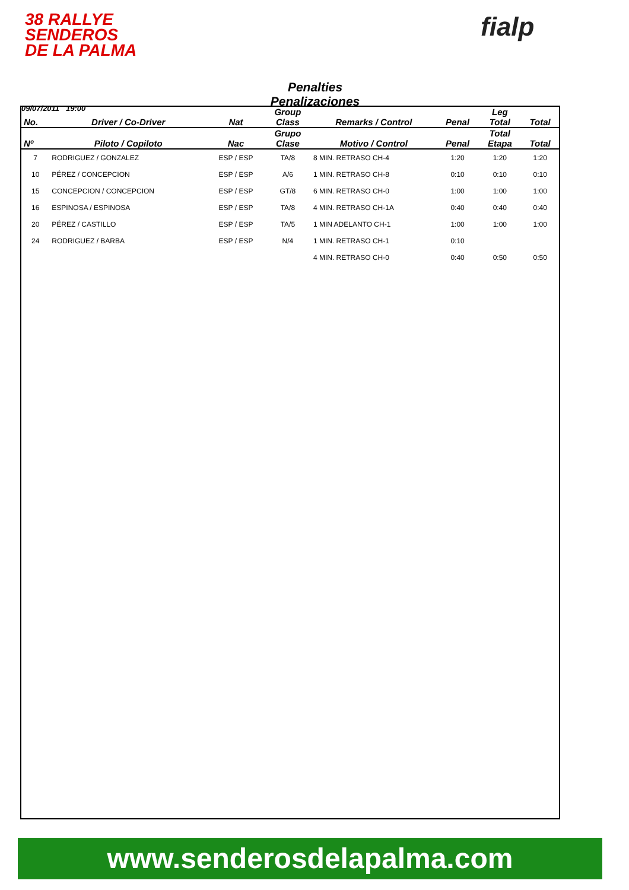38 RALLYE
SENDEROS
DE LA PALMA
fialp
09/07/2011 19:00
Penalties
Penalizaciones
| No. | Driver / Co-Driver | Nat | Group Class | Remarks / Control | Penal | Leg Total | Total |
| --- | --- | --- | --- | --- | --- | --- | --- |
| Nº | Piloto / Copiloto | Nac | Grupo Clase | Motivo / Control | Penal | Total Etapa | Total |
| 7 | RODRIGUEZ / GONZALEZ | ESP / ESP | TA/8 | 8 MIN. RETRASO CH-4 | 1:20 | 1:20 | 1:20 |
| 10 | PÉREZ / CONCEPCION | ESP / ESP | A/6 | 1 MIN. RETRASO CH-8 | 0:10 | 0:10 | 0:10 |
| 15 | CONCEPCION / CONCEPCION | ESP / ESP | GT/8 | 6 MIN. RETRASO CH-0 | 1:00 | 1:00 | 1:00 |
| 16 | ESPINOSA / ESPINOSA | ESP / ESP | TA/8 | 4 MIN. RETRASO CH-1A | 0:40 | 0:40 | 0:40 |
| 20 | PÉREZ / CASTILLO | ESP / ESP | TA/5 | 1 MIN ADELANTO CH-1 | 1:00 | 1:00 | 1:00 |
| 24 | RODRIGUEZ / BARBA | ESP / ESP | N/4 | 1 MIN. RETRASO CH-1 | 0:10 | | |
| | | | | 4 MIN. RETRASO CH-0 | 0:40 | 0:50 | 0:50 |
www.senderosdelapalma.com